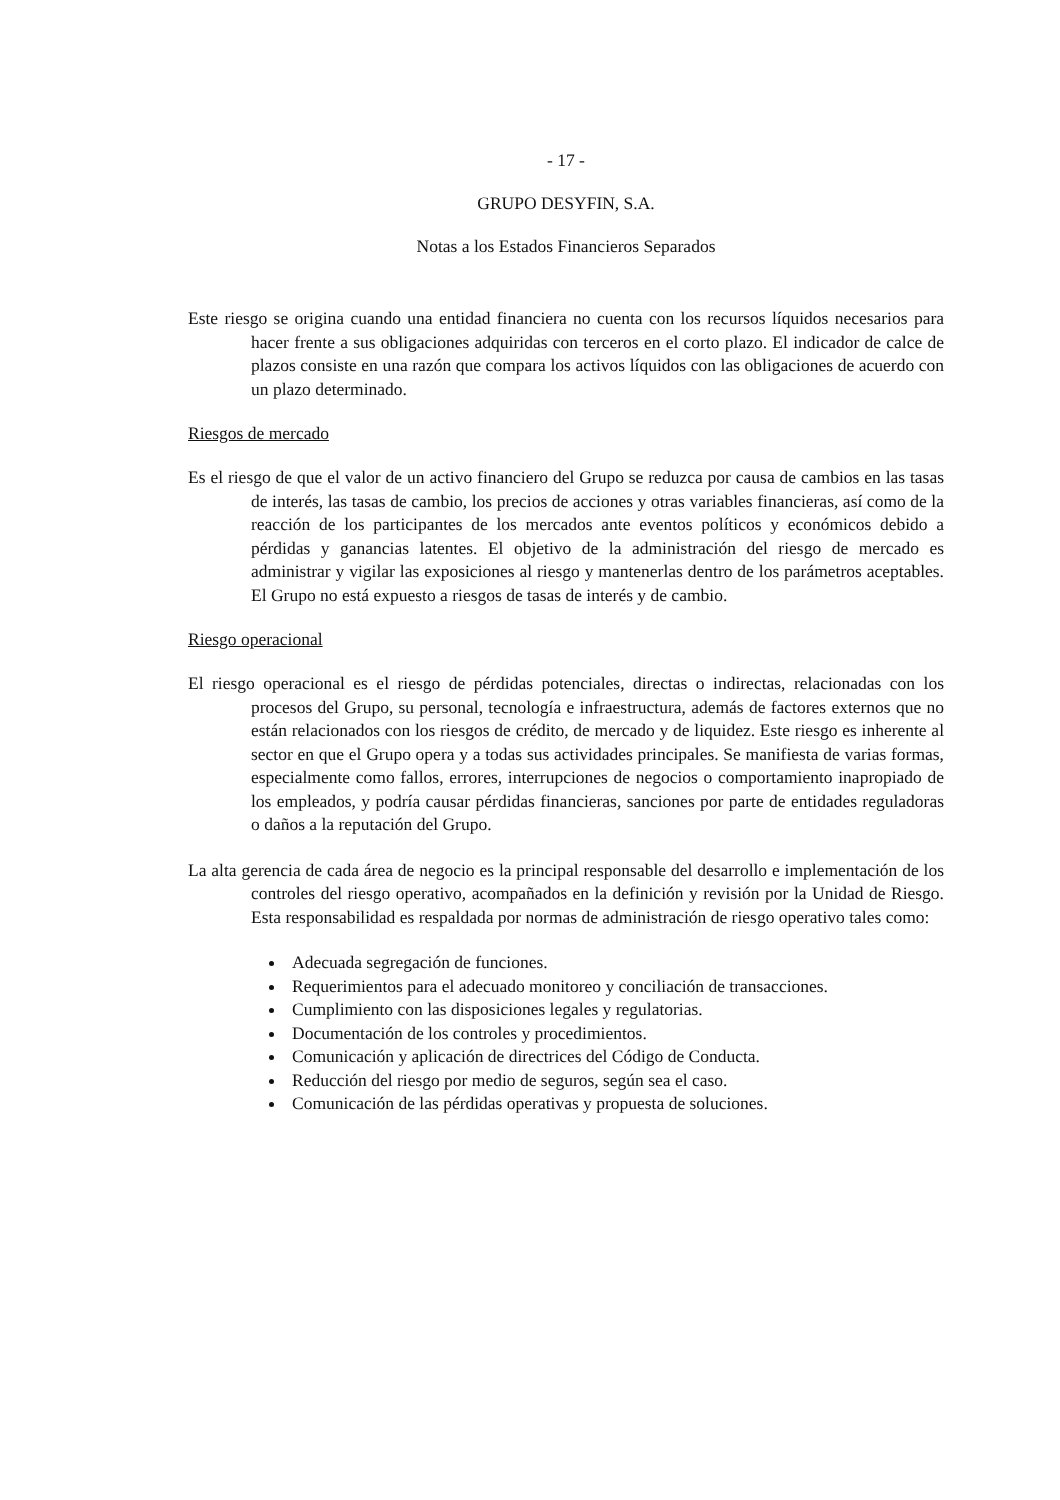- 17 -
GRUPO DESYFIN, S.A.
Notas a los Estados Financieros Separados
Este riesgo se origina cuando una entidad financiera no cuenta con los recursos líquidos necesarios para hacer frente a sus obligaciones adquiridas con terceros en el corto plazo. El indicador de calce de plazos consiste en una razón que compara los activos líquidos con las obligaciones de acuerdo con un plazo determinado.
Riesgos de mercado
Es el riesgo de que el valor de un activo financiero del Grupo se reduzca por causa de cambios en las tasas de interés, las tasas de cambio, los precios de acciones y otras variables financieras, así como de la reacción de los participantes de los mercados ante eventos políticos y económicos debido a pérdidas y ganancias latentes. El objetivo de la administración del riesgo de mercado es administrar y vigilar las exposiciones al riesgo y mantenerlas dentro de los parámetros aceptables. El Grupo no está expuesto a riesgos de tasas de interés y de cambio.
Riesgo operacional
El riesgo operacional es el riesgo de pérdidas potenciales, directas o indirectas, relacionadas con los procesos del Grupo, su personal, tecnología e infraestructura, además de factores externos que no están relacionados con los riesgos de crédito, de mercado y de liquidez. Este riesgo es inherente al sector en que el Grupo opera y a todas sus actividades principales. Se manifiesta de varias formas, especialmente como fallos, errores, interrupciones de negocios o comportamiento inapropiado de los empleados, y podría causar pérdidas financieras, sanciones por parte de entidades reguladoras o daños a la reputación del Grupo.
La alta gerencia de cada área de negocio es la principal responsable del desarrollo e implementación de los controles del riesgo operativo, acompañados en la definición y revisión por la Unidad de Riesgo. Esta responsabilidad es respaldada por normas de administración de riesgo operativo tales como:
Adecuada segregación de funciones.
Requerimientos para el adecuado monitoreo y conciliación de transacciones.
Cumplimiento con las disposiciones legales y regulatorias.
Documentación de los controles y procedimientos.
Comunicación y aplicación de directrices del Código de Conducta.
Reducción del riesgo por medio de seguros, según sea el caso.
Comunicación de las pérdidas operativas y propuesta de soluciones.